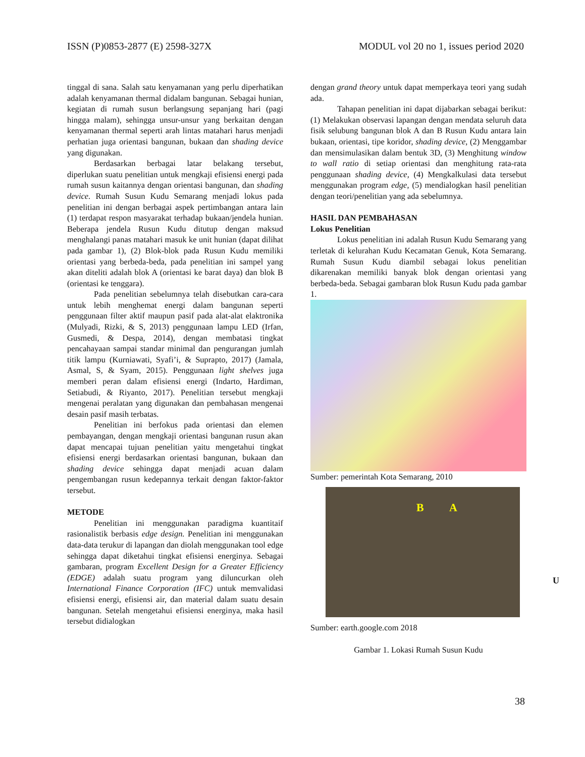ISSN (P)0853-2877 (E) 2598-327X MODUL vol 20 no 1, issues period 2020
tinggal di sana. Salah satu kenyamanan yang perlu diperhatikan adalah kenyamanan thermal didalam bangunan. Sebagai hunian, kegiatan di rumah susun berlangsung sepanjang hari (pagi hingga malam), sehingga unsur-unsur yang berkaitan dengan kenyamanan thermal seperti arah lintas matahari harus menjadi perhatian juga orientasi bangunan, bukaan dan shading device yang digunakan.
Berdasarkan berbagai latar belakang tersebut, diperlukan suatu penelitian untuk mengkaji efisiensi energi pada rumah susun kaitannya dengan orientasi bangunan, dan shading device. Rumah Susun Kudu Semarang menjadi lokus pada penelitian ini dengan berbagai aspek pertimbangan antara lain (1) terdapat respon masyarakat terhadap bukaan/jendela hunian. Beberapa jendela Rusun Kudu ditutup dengan maksud menghalangi panas matahari masuk ke unit hunian (dapat dilihat pada gambar 1), (2) Blok-blok pada Rusun Kudu memiliki orientasi yang berbeda-beda, pada penelitian ini sampel yang akan diteliti adalah blok A (orientasi ke barat daya) dan blok B (orientasi ke tenggara).
Pada penelitian sebelumnya telah disebutkan cara-cara untuk lebih menghemat energi dalam bangunan seperti penggunaan filter aktif maupun pasif pada alat-alat elaktronika (Mulyadi, Rizki, & S, 2013) penggunaan lampu LED (Irfan, Gusmedi, & Despa, 2014), dengan membatasi tingkat pencahayaan sampai standar minimal dan pengurangan jumlah titik lampu (Kurniawati, Syafi’i, & Suprapto, 2017) (Jamala, Asmal, S, & Syam, 2015). Penggunaan light shelves juga memberi peran dalam efisiensi energi (Indarto, Hardiman, Setiabudi, & Riyanto, 2017). Penelitian tersebut mengkaji mengenai peralatan yang digunakan dan pembahasan mengenai desain pasif masih terbatas.
Penelitian ini berfokus pada orientasi dan elemen pembayangan, dengan mengkaji orientasi bangunan rusun akan dapat mencapai tujuan penelitian yaitu mengetahui tingkat efisiensi energi berdasarkan orientasi bangunan, bukaan dan shading device sehingga dapat menjadi acuan dalam pengembangan rusun kedepannya terkait dengan faktor-faktor tersebut.
METODE
Penelitian ini menggunakan paradigma kuantitaif rasionalistik berbasis edge design. Penelitian ini menggunakan data-data terukur di lapangan dan diolah menggunakan tool edge sehingga dapat diketahui tingkat efisiensi energinya. Sebagai gambaran, program Excellent Design for a Greater Efficiency (EDGE) adalah suatu program yang diluncurkan oleh International Finance Corporation (IFC) untuk memvalidasi efisiensi energi, efisiensi air, dan material dalam suatu desain bangunan. Setelah mengetahui efisiensi energinya, maka hasil tersebut didialogkan
dengan grand theory untuk dapat memperkaya teori yang sudah ada.
Tahapan penelitian ini dapat dijabarkan sebagai berikut: (1) Melakukan observasi lapangan dengan mendata seluruh data fisik selubung bangunan blok A dan B Rusun Kudu antara lain bukaan, orientasi, tipe koridor, shading device, (2) Menggambar dan mensimulasikan dalam bentuk 3D, (3) Menghitung window to wall ratio di setiap orientasi dan menghitung rata-rata penggunaan shading device, (4) Mengkalkulasi data tersebut menggunakan program edge, (5) mendialogkan hasil penelitian dengan teori/penelitian yang ada sebelumnya.
HASIL DAN PEMBAHASAN
Lokus Penelitian
Lokus penelitian ini adalah Rusun Kudu Semarang yang terletak di kelurahan Kudu Kecamatan Genuk, Kota Semarang. Rumah Susun Kudu diambil sebagai lokus penelitian dikarenakan memiliki banyak blok dengan orientasi yang berbeda-beda. Sebagai gambaran blok Rusun Kudu pada gambar 1.
Sumber: pemerintah Kota Semarang, 2010
B A
Sumber: earth.google.com 2018
Gambar 1. Lokasi Rumah Susun Kudu
U
38